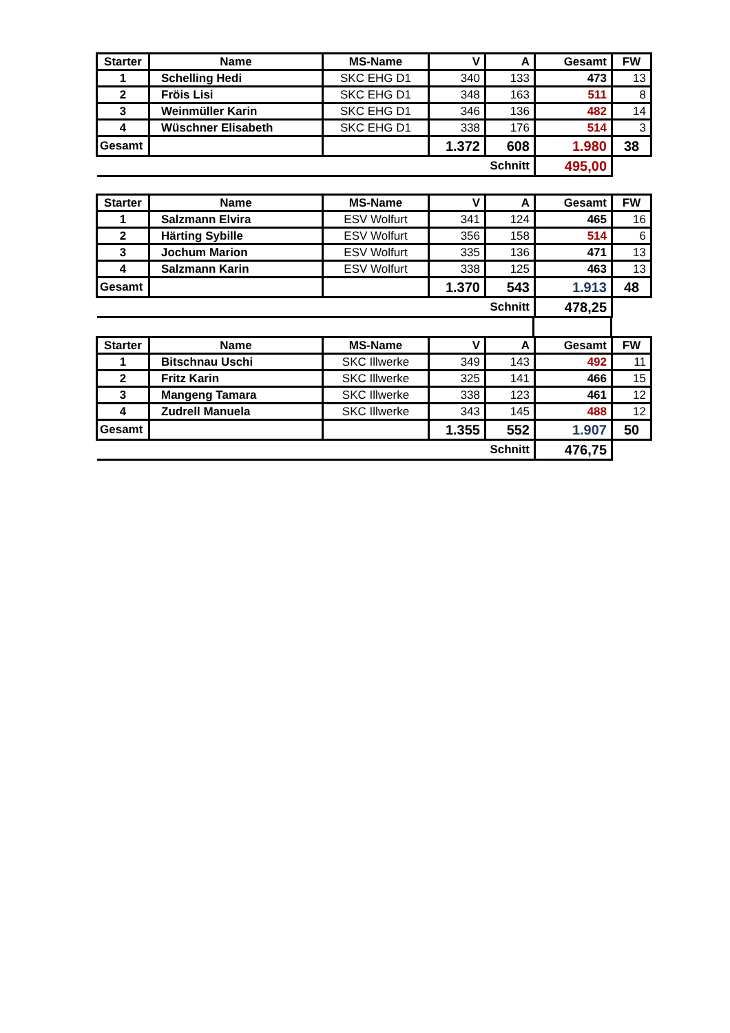| Starter | Name | MS-Name | V | A | Gesamt | FW |
| --- | --- | --- | --- | --- | --- | --- |
| 1 | Schelling Hedi | SKC EHG D1 | 340 | 133 | 473 | 13 |
| 2 | Fröis Lisi | SKC EHG D1 | 348 | 163 | 511 | 8 |
| 3 | Weinmüller Karin | SKC EHG D1 | 346 | 136 | 482 | 14 |
| 4 | Wüschner Elisabeth | SKC EHG D1 | 338 | 176 | 514 | 3 |
| Gesamt | | | 1.372 | 608 | 1.980 | 38 |
| Schnitt | | | | | 495,00 | |
| Starter | Name | MS-Name | V | A | Gesamt | FW |
| --- | --- | --- | --- | --- | --- | --- |
| 1 | Salzmann Elvira | ESV Wolfurt | 341 | 124 | 465 | 16 |
| 2 | Härting Sybille | ESV Wolfurt | 356 | 158 | 514 | 6 |
| 3 | Jochum Marion | ESV Wolfurt | 335 | 136 | 471 | 13 |
| 4 | Salzmann Karin | ESV Wolfurt | 338 | 125 | 463 | 13 |
| Gesamt | | | 1.370 | 543 | 1.913 | 48 |
| Schnitt | | | | | 478,25 | |
| Starter | Name | MS-Name | V | A | Gesamt | FW |
| --- | --- | --- | --- | --- | --- | --- |
| 1 | Bitschnau Uschi | SKC Illwerke | 349 | 143 | 492 | 11 |
| 2 | Fritz Karin | SKC Illwerke | 325 | 141 | 466 | 15 |
| 3 | Mangeng Tamara | SKC Illwerke | 338 | 123 | 461 | 12 |
| 4 | Zudrell Manuela | SKC Illwerke | 343 | 145 | 488 | 12 |
| Gesamt | | | 1.355 | 552 | 1.907 | 50 |
| Schnitt | | | | | 476,75 | |